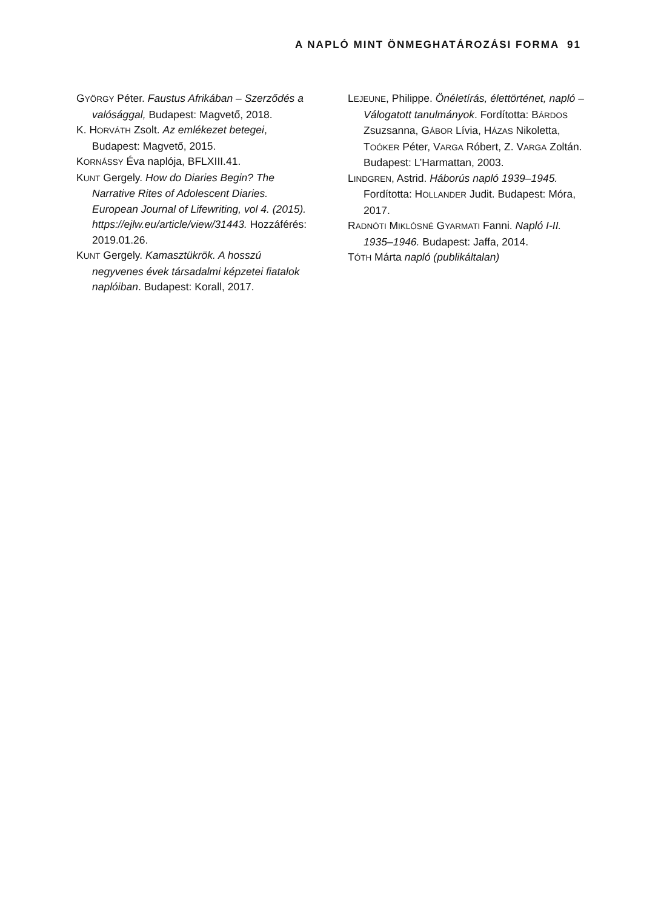A NAPLÓ MINT ÖNMEGHATÁROZÁSI FORMA 91
GYÖRGY Péter. Faustus Afrikában – Szerződés a valósággal, Budapest: Magvető, 2018.
K. HORVÁTH Zsolt. Az emlékezet betegei, Budapest: Magvető, 2015.
KORNÁSSY Éva naplója, BFLXIII.41.
KUNT Gergely. How do Diaries Begin? The Narrative Rites of Adolescent Diaries. European Journal of Lifewriting, vol 4. (2015). https://ejlw.eu/article/view/31443. Hozzáférés: 2019.01.26.
KUNT Gergely. Kamasztükrök. A hosszú negyvenes évek társadalmi képzetei fiatalok naplóiban. Budapest: Korall, 2017.
LEJEUNE, Philippe. Önéletírás, élettörténet, napló – Válogatott tanulmányok. Fordította: BÁRDOS Zsuzsanna, GÁBOR Lívia, HÁZAS Nikoletta, TOÓKER Péter, VARGA Róbert, Z. VARGA Zoltán. Budapest: L’Harmattan, 2003.
LINDGREN, Astrid. Háborús napló 1939–1945. Fordította: HOLLANDER Judit. Budapest: Móra, 2017.
RADNÓTI MIKLÓSNÉ GYARMATI Fanni. Napló I-II. 1935–1946. Budapest: Jaffa, 2014.
TÓTH Márta napló (publikáltalan)